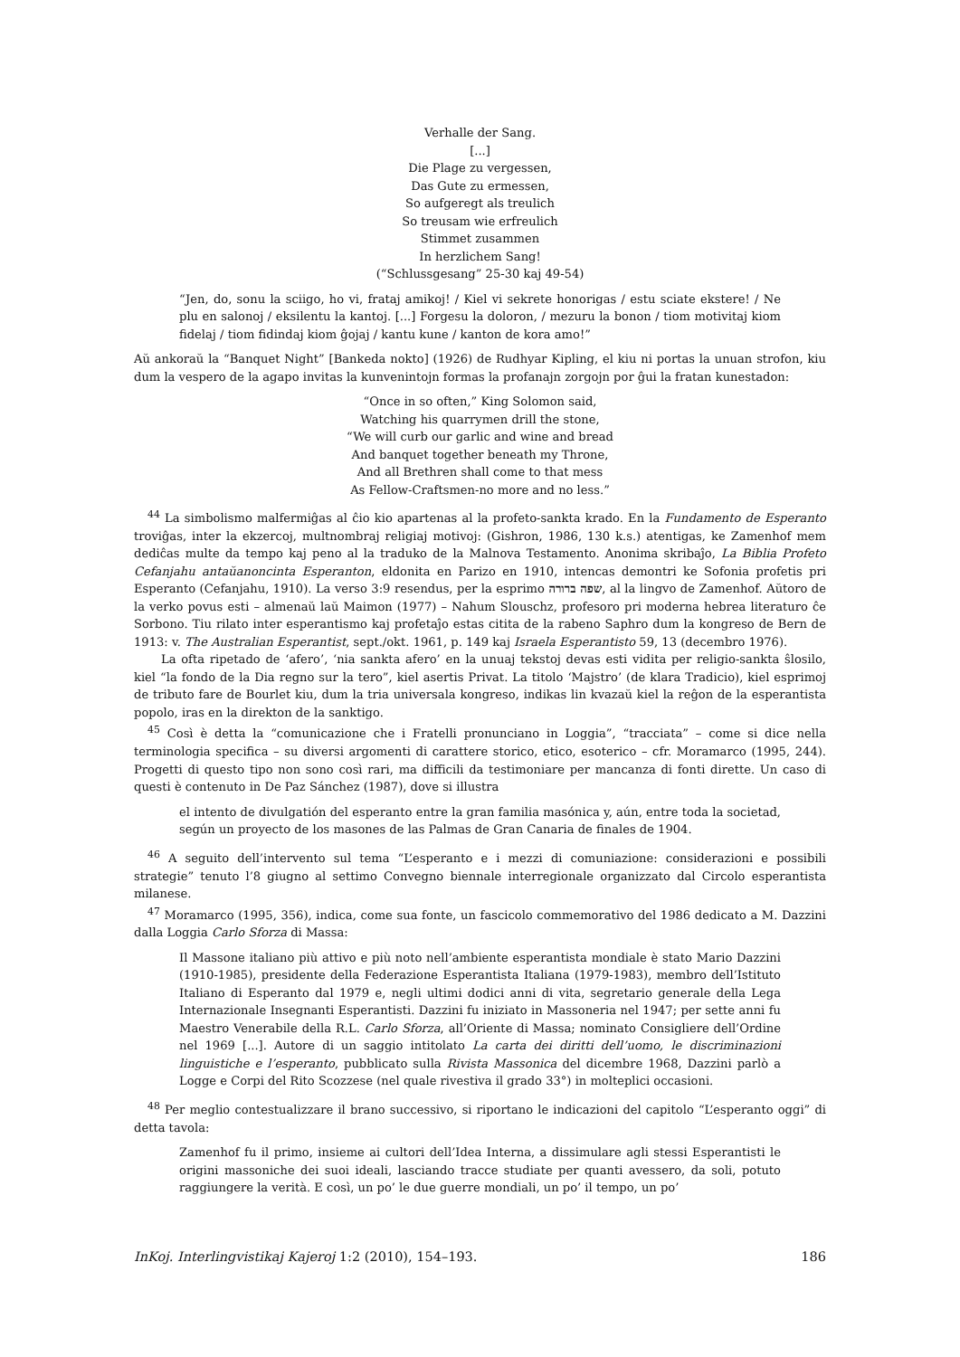Verhalle der Sang.
[...]
Die Plage zu vergessen,
Das Gute zu ermessen,
So aufgeregt als treulich
So treusam wie erfreulich
Stimmet zusammen
In herzlichem Sang!
(“Schlussgesang” 25-30 kaj 49-54)
“Jen, do, sonu la sciigo, ho vi, frataj amikoj! / Kiel vi sekrete honorigas / estu sciate ekstere! / Ne plu en salonoj / eksilentu la kantoj. [...] Forgesu la doloron, / mezuru la bonon / tiom motivitaj kiom fidelaj / tiom fidindaj kiom ĝojaj / kantu kune / kanton de kora amo!”
Aŭ ankoraŭ la “Banquet Night” [Bankeda nokto] (1926) de Rudhyar Kipling, el kiu ni portas la unuan strofon, kiu dum la vespero de la agapo invitas la kunvenintojn formas la profanajn zorgojn por ĝui la fratan kunestadon:
“Once in so often,” King Solomon said,
Watching his quarrymen drill the stone,
“We will curb our garlic and wine and bread
And banquet together beneath my Throne,
And all Brethren shall come to that mess
As Fellow-Craftsmen-no more and no less.”
<sup>44</sup> La simbolismo malfermiĝas al ĉio kio apartenas al la profeto-sankta krado. En la Fundamento de Esperanto troviĝas, inter la ekzercoj, multnombraj religiaj motivoj: (Gishron, 1986, 130 k.s.) atentigas, ke Zamenhof mem dediĉas multe da tempo kaj peno al la traduko de la Malnova Testamento. Anonima skribaĵo, La Biblia Profeto Cefanjahu antaŭanoncinta Esperanton, eldonita en Parizo en 1910, intencas demontri ke Sofonia profetis pri Esperanto (Cefanjahu, 1910). La verso 3:9 resendus, per la esprimo שפה ברורה, al la lingvo de Zamenhof. Aŭtoro de la verko povus esti – almenaŭ laŭ Maimon (1977) – Nahum Slouschz, profesoro pri moderna hebrea literaturo ĉe Sorbono. Tiu rilato inter esperantismo kaj profetaĵo estas citita de la rabeno Saphro dum la kongreso de Bern de 1913: v. The Australian Esperantist, sept./okt. 1961, p. 149 kaj Israela Esperantisto 59, 13 (decembro 1976).
La ofta ripetado de ‘afero’, ‘nia sankta afero’ en la unuaj tekstoj devas esti vidita per religio-sankta ŝlosilo, kiel “la fondo de la Dia regno sur la tero”, kiel asertis Privat. La titolo ‘Majstro’ (de klara Tradicio), kiel esprimoj de tributo fare de Bourlet kiu, dum la tria universala kongreso, indikas lin kvazaŭ kiel la reĝon de la esperantista popolo, iras en la direkton de la sanktigo.
<sup>45</sup> Così è detta la “comunicazione che i Fratelli pronunciano in Loggia”, “tracciata” – come si dice nella terminologia specifica – su diversi argomenti di carattere storico, etico, esoterico – cfr. Moramarco (1995, 244). Progetti di questo tipo non sono così rari, ma difficili da testimoniare per mancanza di fonti dirette. Un caso di questi è contenuto in De Paz Sánchez (1987), dove si illustra
el intento de divulgatión del esperanto entre la gran familia masónica y, aún, entre toda la societad, según un proyecto de los masones de las Palmas de Gran Canaria de finales de 1904.
<sup>46</sup> A seguito dell’intervento sul tema “L’esperanto e i mezzi di comuniazione: considerazioni e possibili strategie” tenuto l’8 giugno al settimo Convegno biennale interregionale organizzato dal Circolo esperantista milanese.
<sup>47</sup> Moramarco (1995, 356), indica, come sua fonte, un fascicolo commemorativo del 1986 dedicato a M. Dazzini dalla Loggia Carlo Sforza di Massa:
Il Massone italiano più attivo e più noto nell’ambiente esperantista mondiale è stato Mario Dazzini (1910-1985), presidente della Federazione Esperantista Italiana (1979-1983), membro dell’Istituto Italiano di Esperanto dal 1979 e, negli ultimi dodici anni di vita, segretario generale della Lega Internazionale Insegnanti Esperantisti. Dazzini fu iniziato in Massoneria nel 1947; per sette anni fu Maestro Venerabile della R.L. Carlo Sforza, all’Oriente di Massa; nominato Consigliere dell’Ordine nel 1969 [...]. Autore di un saggio intitolato La carta dei diritti dell’uomo, le discriminazioni linguistiche e l’esperanto, pubblicato sulla Rivista Massonica del dicembre 1968, Dazzini parlò a Logge e Corpi del Rito Scozzese (nel quale rivestiva il grado 33°) in molteplici occasioni.
<sup>48</sup> Per meglio contestualizzare il brano successivo, si riportano le indicazioni del capitolo “L’esperanto oggi” di detta tavola:
Zamenhof fu il primo, insieme ai cultori dell’Idea Interna, a dissimulare agli stessi Esperantisti le origini massoniche dei suoi ideali, lasciando tracce studiate per quanti avessero, da soli, potuto raggiungere la verità. E così, un po’ le due guerre mondiali, un po’ il tempo, un po’
InKoj. Interlingvistikaj Kajeroj 1:2 (2010), 154–193. 186